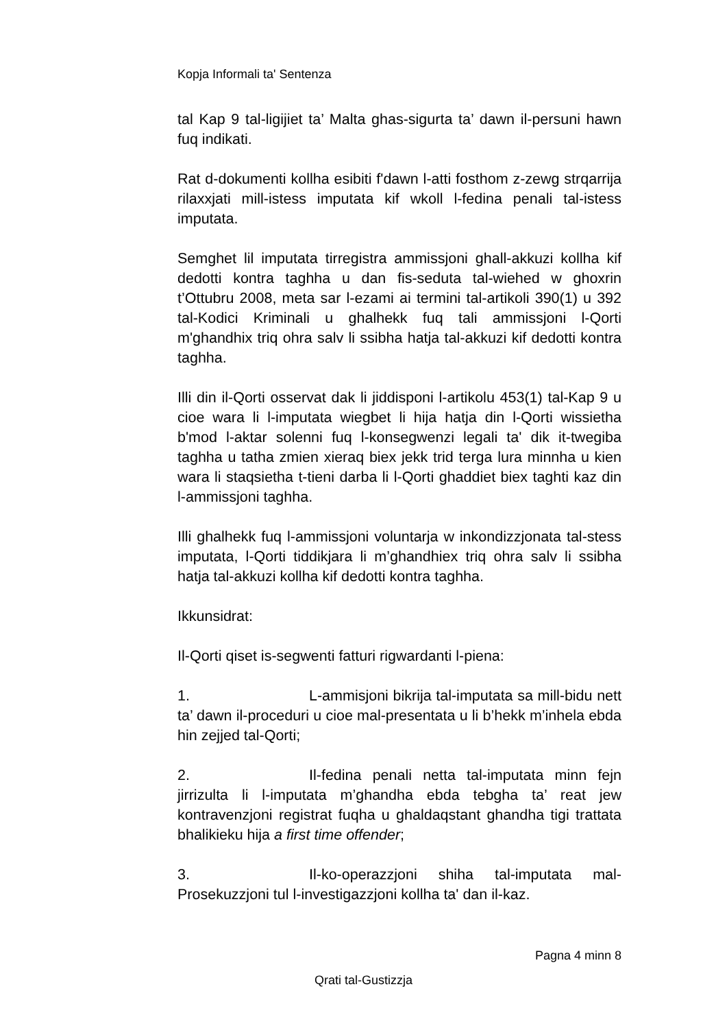Kopja Informali ta' Sentenza
tal Kap 9 tal-ligijiet ta’ Malta ghas-sigurta ta’ dawn il-persuni hawn fuq indikati.
Rat d-dokumenti kollha esibiti f'dawn l-atti fosthom z-zewg strqarrija rilaxxjati mill-istess imputata kif wkoll l-fedina penali tal-istess imputata.
Semghet lil imputata tirregistra ammissjoni ghall-akkuzi kollha kif dedotti kontra taghha u dan fis-seduta tal-wiehed w ghoxrin t’Ottubru 2008, meta sar l-ezami ai termini tal-artikoli 390(1) u 392 tal-Kodici Kriminali u ghalhekk fuq tali ammissjoni l-Qorti m'ghandhix triq ohra salv li ssibha hatja tal-akkuzi kif dedotti kontra taghha.
Illi din il-Qorti osservat dak li jiddisponi l-artikolu 453(1) tal-Kap 9 u cioe wara li l-imputata wiegbet li hija hatja din l-Qorti wissietha b'mod l-aktar solenni fuq l-konsegwenzi legali ta' dik it-twegiba taghha u tatha zmien xieraq biex jekk trid terga lura minnha u kien wara li staqsietha t-tieni darba li l-Qorti ghaddiet biex taghti kaz din l-ammissjoni taghha.
Illi ghalhekk fuq l-ammissjoni voluntarja w inkondizzjonata tal-stess imputata, l-Qorti tiddikjara li m’ghandhiex triq ohra salv li ssibha hatja tal-akkuzi kollha kif dedotti kontra taghha.
Ikkunsidrat:
Il-Qorti qiset is-segwenti fatturi rigwardanti l-piena:
1. L-ammisjoni bikrija tal-imputata sa mill-bidu nett ta’ dawn il-proceduri u cioe mal-presentata u li b’hekk m’inhela ebda hin zejjed tal-Qorti;
2. Il-fedina penali netta tal-imputata minn fejn jirrizulta li l-imputata m’ghandha ebda tebgha ta’ reat jew kontravenzjoni registrat fuqha u ghaldaqstant ghandha tigi trattata bhalikieku hija a first time offender;
3. Il-ko-operazzjoni shiha tal-imputata mal-Prosekuzzjoni tul l-investigazzjoni kollha ta' dan il-kaz.
Pagna 4 minn 8
Qrati tal-Gustizzja